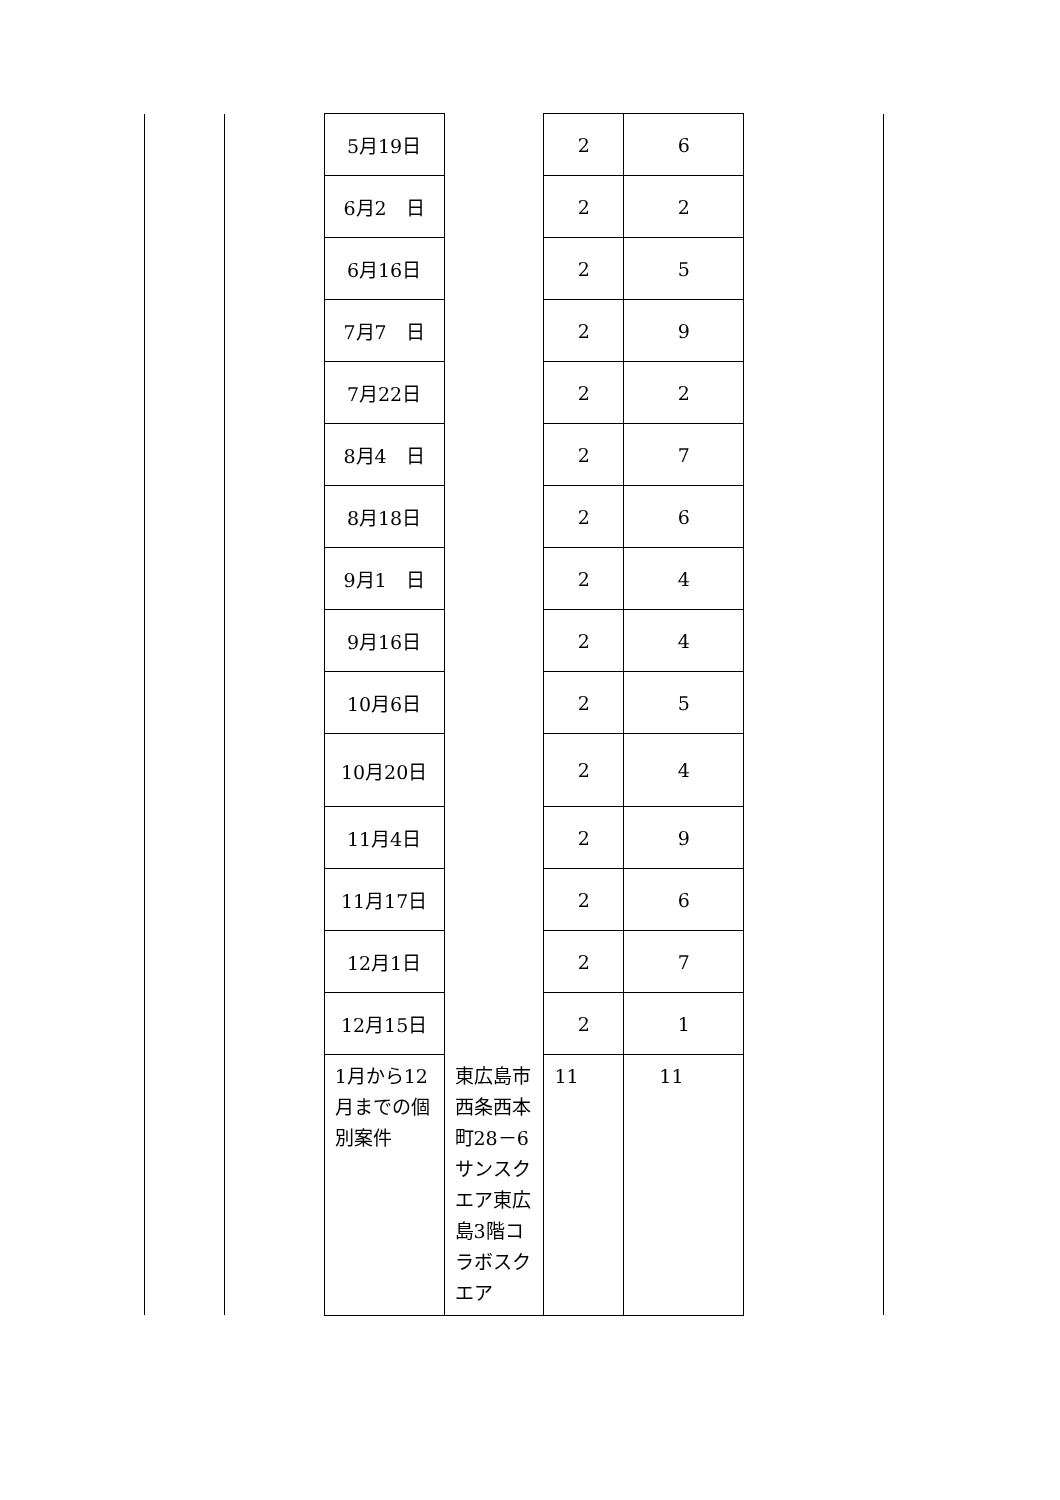| | | 5月19日 | | 2 | 6 | |
| | | 6月2 日 | | 2 | 2 | |
| | | 6月16日 | | 2 | 5 | |
| | | 7月7 日 | | 2 | 9 | |
| | | 7月22日 | | 2 | 2 | |
| | | 8月4 日 | | 2 | 7 | |
| | | 8月18日 | | 2 | 6 | |
| | | 9月1 日 | | 2 | 4 | |
| | | 9月16日 | | 2 | 4 | |
| | | 10月6日 | | 2 | 5 | |
| | | 10月20日 | | 2 | 4 | |
| | | 11月4日 | | 2 | 9 | |
| | | 11月17日 | | 2 | 6 | |
| | | 12月1日 | | 2 | 7 | |
| | | 12月15日 | | 2 | 1 | |
| | | 1月から12月までの個別案件 | 東広島市西条西本町28－6 サンスクエア東広島3階コラボスクエア | 11 | 11 | |